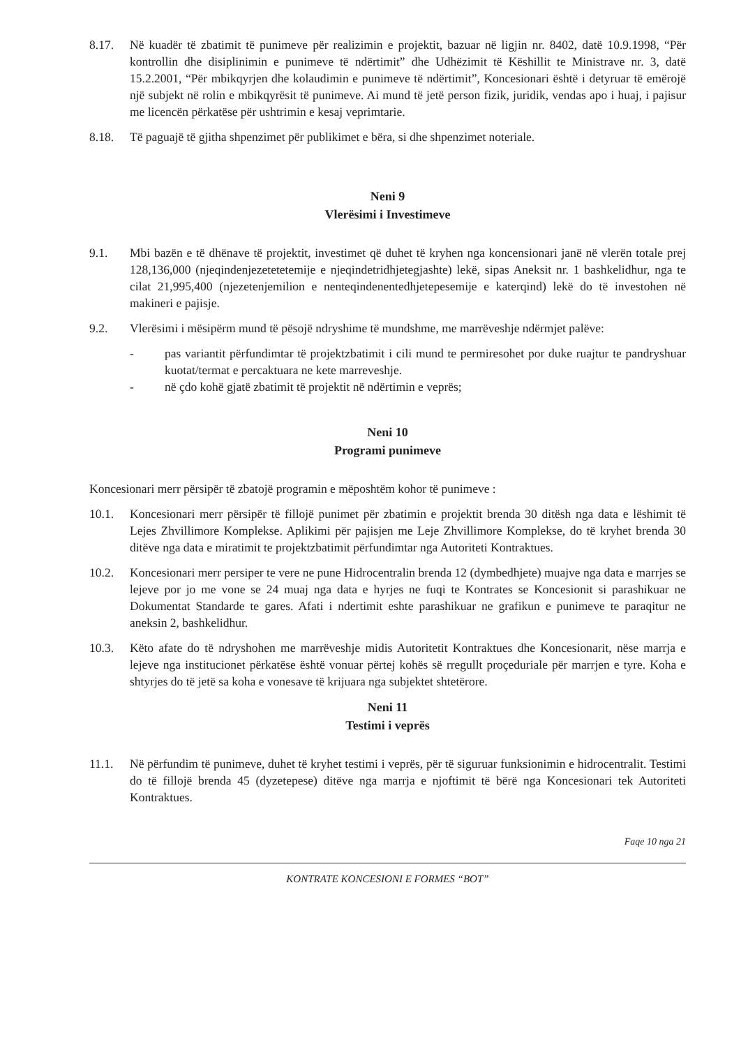8.17. Në kuadër të zbatimit të punimeve për realizimin e projektit, bazuar në ligjin nr. 8402, datë 10.9.1998, “Për kontrollin dhe disiplinimin e punimeve të ndërtimit” dhe Udhëzimit të Këshillit te Ministrave nr. 3, datë 15.2.2001, “Për mbikqyrjen dhe kolaudimin e punimeve të ndërtimit”, Koncesionari është i detyruar të emërojë një subjekt në rolin e mbikqyrësit të punimeve. Ai mund të jetë person fizik, juridik, vendas apo i huaj, i pajisur me licencën përkatëse për ushtrimin e kesaj veprimtarie.
8.18. Të paguajë të gjitha shpenzimet për publikimet e bëra, si dhe shpenzimet noteriale.
Neni 9
Vlerësimi i Investimeve
9.1. Mbi bazën e të dhënave të projektit, investimet që duhet të kryhen nga koncensionari janë në vlerën totale prej 128,136,000 (njeqindenjezetetetemije e njeqindetridhjetegjashte) lekë, sipas Aneksit nr. 1 bashkelidhur, nga te cilat 21,995,400 (njezetenjemilion e nenteqindenentedhjetepesemije e katerqind) lekë do të investohen në makineri e pajisje.
9.2. Vlerësimi i mësipërm mund të pësojë ndryshime të mundshme, me marrëveshje ndërmjet palëve:
- pas variantit përfundimtar të projektzbatimit i cili mund te permiresohet por duke ruajtur te pandryshuar kuotat/termat e percaktuara ne kete marreveshje.
- në çdo kohë gjatë zbatimit të projektit në ndërtimin e veprës;
Neni 10
Programi punimeve
Koncesionari merr përsipër të zbatojë programin e mëposhtëm kohor të punimeve :
10.1. Koncesionari merr përsipër të fillojë punimet për zbatimin e projektit brenda 30 ditësh nga data e lëshimit të Lejes Zhvillimore Komplekse. Aplikimi për pajisjen me Leje Zhvillimore Komplekse, do të kryhet brenda 30 ditëve nga data e miratimit te projektzbatimit përfundimtar nga Autoriteti Kontraktues.
10.2. Koncesionari merr persiper te vere ne pune Hidrocentralin brenda 12 (dymbedhjete) muajve nga data e marrjes se lejeve por jo me vone se 24 muaj nga data e hyrjes ne fuqi te Kontrates se Koncesionit si parashikuar ne Dokumentat Standarde te gares. Afati i ndertimit eshte parashikuar ne grafikun e punimeve te paraqitur ne aneksin 2, bashkelidhur.
10.3. Këto afate do të ndryshohen me marrëveshje midis Autoritetit Kontraktues dhe Koncesionarit, nëse marrja e lejeve nga institucionet përkatëse është vonuar përtej kohës së rregullt proçeduriale për marrjen e tyre. Koha e shtyrjes do të jetë sa koha e vonesave të krijuara nga subjektet shtetërore.
Neni 11
Testimi i veprës
11.1. Në përfundim të punimeve, duhet të kryhet testimi i veprës, për të siguruar funksionimin e hidrocentralit. Testimi do të fillojë brenda 45 (dyzetepese) ditëve nga marrja e njoftimit të bërë nga Koncesionari tek Autoriteti Kontraktues.
Faqe 10 nga 21
KONTRATE KONCESIONI E FORMES “BOT”